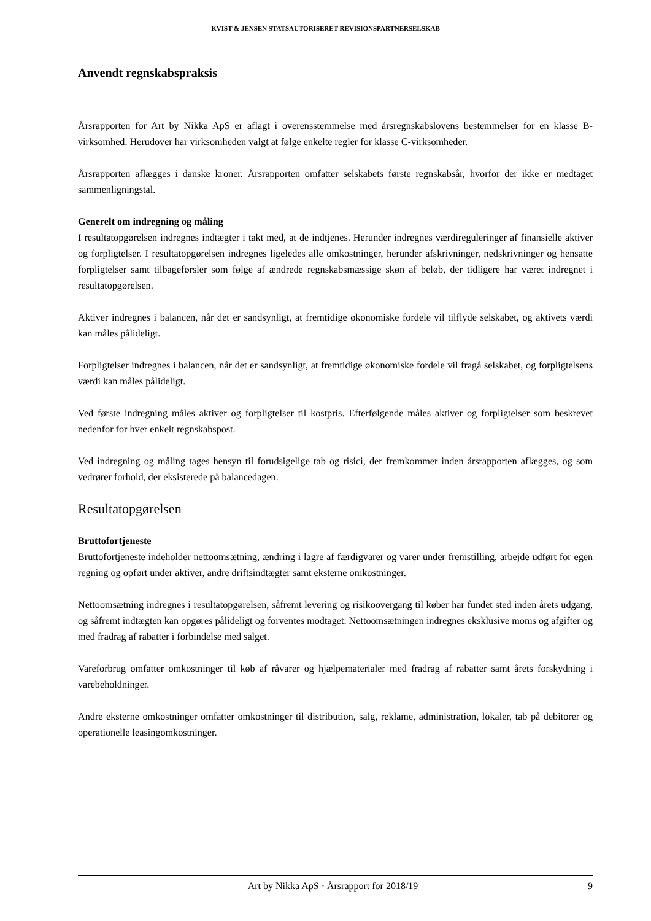KVIST & JENSEN STATSAUTORISERET REVISIONSPARTNERSELSKAB
Anvendt regnskabspraksis
Årsrapporten for Art by Nikka ApS er aflagt i overensstemmelse med årsregnskabslovens bestemmelser for en klasse B-virksomhed. Herudover har virksomheden valgt at følge enkelte regler for klasse C-virksomheder.
Årsrapporten aflægges i danske kroner. Årsrapporten omfatter selskabets første regnskabsår, hvorfor der ikke er medtaget sammenligningstal.
Generelt om indregning og måling
I resultatopgørelsen indregnes indtægter i takt med, at de indtjenes. Herunder indregnes værdireguleringer af finansielle aktiver og forpligtelser. I resultatopgørelsen indregnes ligeledes alle omkostninger, herunder afskrivninger, nedskrivninger og hensatte forpligtelser samt tilbageførsler som følge af ændrede regnskabsmæssige skøn af beløb, der tidligere har været indregnet i resultatopgørelsen.
Aktiver indregnes i balancen, når det er sandsynligt, at fremtidige økonomiske fordele vil tilflyde selskabet, og aktivets værdi kan måles pålideligt.
Forpligtelser indregnes i balancen, når det er sandsynligt, at fremtidige økonomiske fordele vil fragå selskabet, og forpligtelsens værdi kan måles pålideligt.
Ved første indregning måles aktiver og forpligtelser til kostpris. Efterfølgende måles aktiver og forpligtelser som beskrevet nedenfor for hver enkelt regnskabspost.
Ved indregning og måling tages hensyn til forudsigelige tab og risici, der fremkommer inden årsrapporten aflægges, og som vedrører forhold, der eksisterede på balancedagen.
Resultatopgørelsen
Bruttofortjeneste
Bruttofortjeneste indeholder nettoomsætning, ændring i lagre af færdigvarer og varer under fremstilling, arbejde udført for egen regning og opført under aktiver, andre driftsindtægter samt eksterne omkostninger.
Nettoomsætning indregnes i resultatopgørelsen, såfremt levering og risikoovergang til køber har fundet sted inden årets udgang, og såfremt indtægten kan opgøres pålideligt og forventes modtaget. Nettoomsætningen indregnes eksklusive moms og afgifter og med fradrag af rabatter i forbindelse med salget.
Vareforbrug omfatter omkostninger til køb af råvarer og hjælpematerialer med fradrag af rabatter samt årets forskydning i varebeholdninger.
Andre eksterne omkostninger omfatter omkostninger til distribution, salg, reklame, administration, lokaler, tab på debitorer og operationelle leasingomkostninger.
Art by Nikka ApS · Årsrapport for 2018/19 9